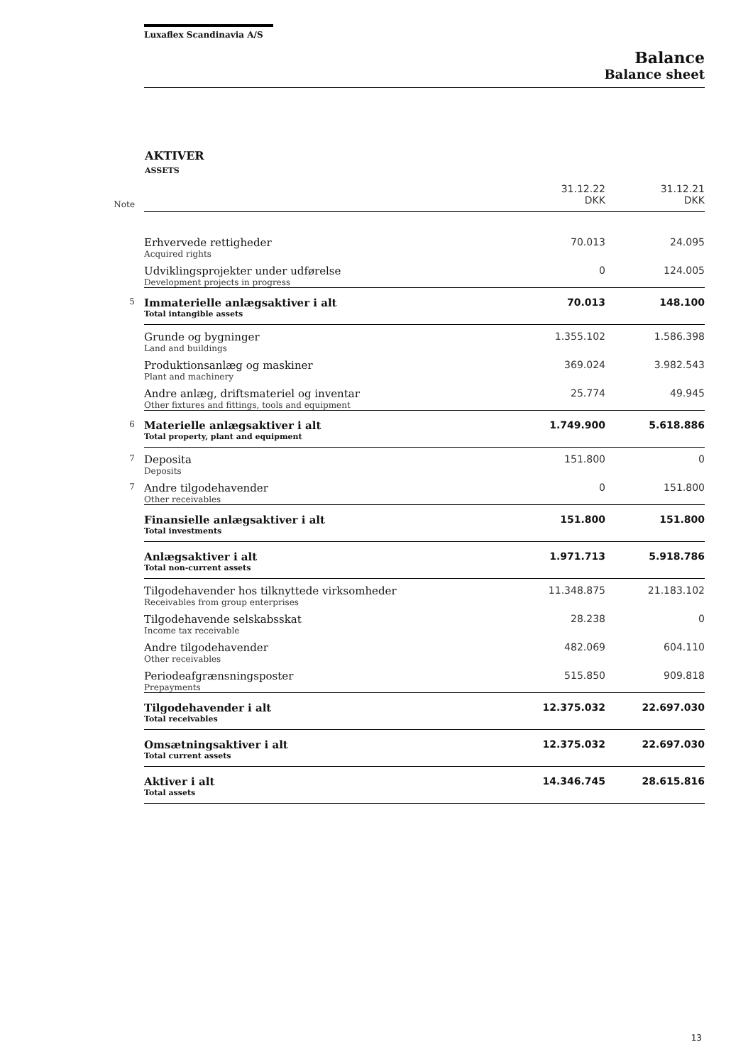Luxaflex Scandinavia A/S
Balance
Balance sheet
AKTIVER
ASSETS
| Note | | 31.12.22 DKK | 31.12.21 DKK |
| --- | --- | --- | --- |
| | Erhvervede rettigheder Acquired rights | 70.013 | 24.095 |
| | Udviklingsprojekter under udførelse Development projects in progress | 0 | 124.005 |
| 5 | Immaterielle anlægsaktiver i alt Total intangible assets | 70.013 | 148.100 |
| | Grunde og bygninger Land and buildings | 1.355.102 | 1.586.398 |
| | Produktionsanlæg og maskiner Plant and machinery | 369.024 | 3.982.543 |
| | Andre anlæg, driftsmateriel og inventar Other fixtures and fittings, tools and equipment | 25.774 | 49.945 |
| 6 | Materielle anlægsaktiver i alt Total property, plant and equipment | 1.749.900 | 5.618.886 |
| 7 | Deposita Deposits | 151.800 | 0 |
| 7 | Andre tilgodehavender Other receivables | 0 | 151.800 |
| | Finansielle anlægsaktiver i alt Total investments | 151.800 | 151.800 |
| | Anlægsaktiver i alt Total non-current assets | 1.971.713 | 5.918.786 |
| | Tilgodehavender hos tilknyttede virksomheder Receivables from group enterprises | 11.348.875 | 21.183.102 |
| | Tilgodehavende selskabsskat Income tax receivable | 28.238 | 0 |
| | Andre tilgodehavender Other receivables | 482.069 | 604.110 |
| | Periodeafgrænsningsposter Prepayments | 515.850 | 909.818 |
| | Tilgodehavender i alt Total receivables | 12.375.032 | 22.697.030 |
| | Omsætningsaktiver i alt Total current assets | 12.375.032 | 22.697.030 |
| | Aktiver i alt Total assets | 14.346.745 | 28.615.816 |
13